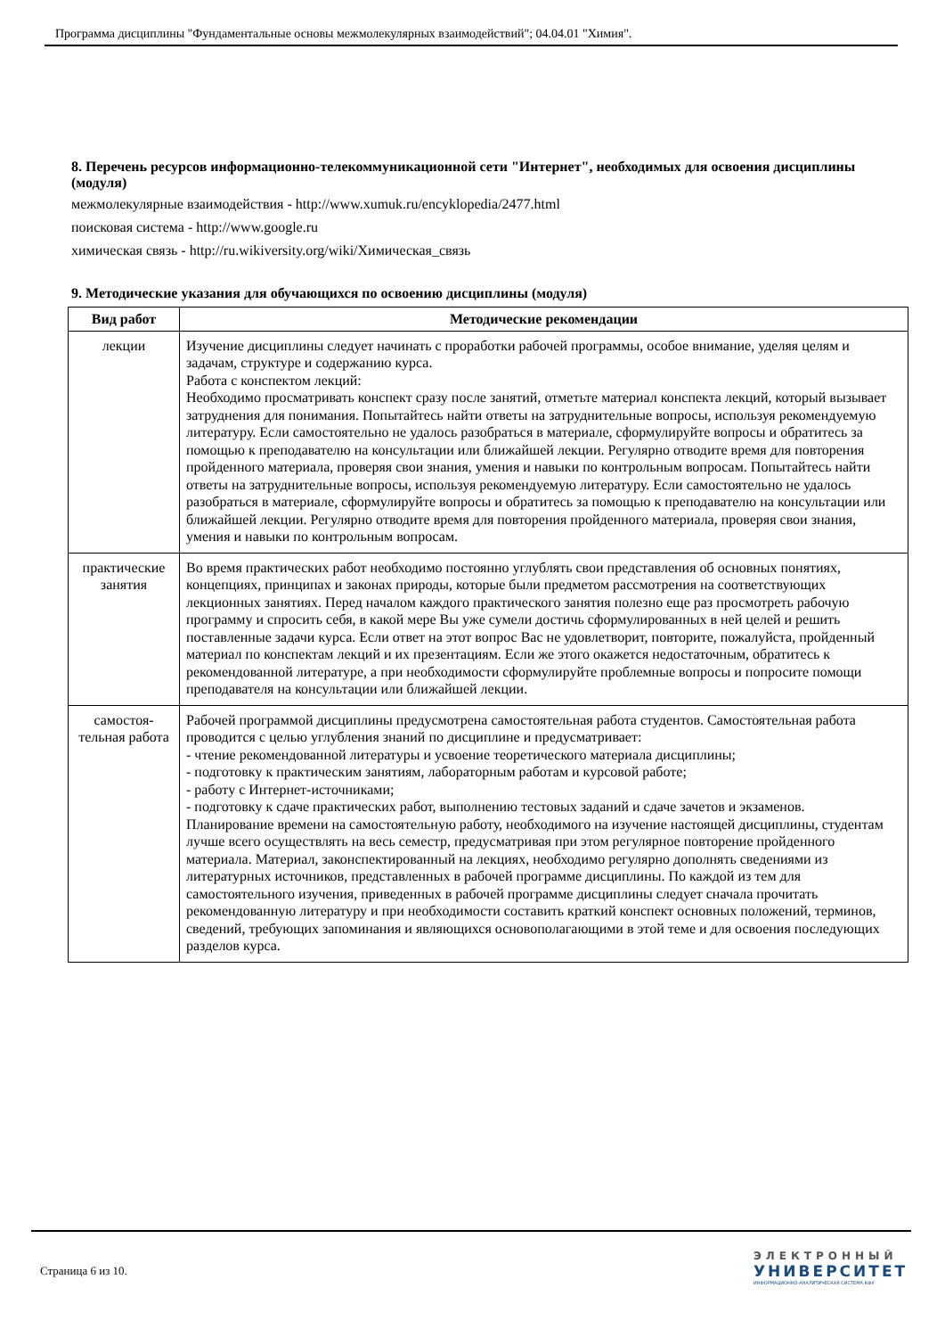Программа дисциплины "Фундаментальные основы межмолекулярных взаимодействий"; 04.04.01 "Химия".
8. Перечень ресурсов информационно-телекоммуникационной сети "Интернет", необходимых для освоения дисциплины (модуля)
межмолекулярные взаимодействия - http://www.xumuk.ru/encyklopedia/2477.html
поисковая система - http://www.google.ru
химическая связь - http://ru.wikiversity.org/wiki/Химическая_связь
9. Методические указания для обучающихся по освоению дисциплины (модуля)
| Вид работ | Методические рекомендации |
| --- | --- |
| лекции | Изучение дисциплины следует начинать с проработки рабочей программы, особое внимание, уделяя целям и задачам, структуре и содержанию курса. Работа с конспектом лекций: Необходимо просматривать конспект сразу после занятий, отметьте материал конспекта лекций, который вызывает затруднения для понимания. Попытайтесь найти ответы на затруднительные вопросы, используя рекомендуемую литературу. Если самостоятельно не удалось разобраться в материале, сформулируйте вопросы и обратитесь за помощью к преподавателю на консультации или ближайшей лекции. Регулярно отводите время для повторения пройденного материала, проверяя свои знания, умения и навыки по контрольным вопросам. Попытайтесь найти ответы на затруднительные вопросы, используя рекомендуемую литературу. Если самостоятельно не удалось разобраться в материале, сформулируйте вопросы и обратитесь за помощью к преподавателю на консультации или ближайшей лекции. Регулярно отводите время для повторения пройденного материала, проверяя свои знания, умения и навыки по контрольным вопросам. |
| практические занятия | Во время практических работ необходимо постоянно углублять свои представления об основных понятиях, концепциях, принципах и законах природы, которые были предметом рассмотрения на соответствующих лекционных занятиях. Перед началом каждого практического занятия полезно еще раз просмотреть рабочую программу и спросить себя, в какой мере Вы уже сумели достичь сформулированных в ней целей и решить поставленные задачи курса. Если ответ на этот вопрос Вас не удовлетворит, повторите, пожалуйста, пройденный материал по конспектам лекций и их презентациям. Если же этого окажется недостаточным, обратитесь к рекомендованной литературе, а при необходимости сформулируйте проблемные вопросы и попросите помощи преподавателя на консультации или ближайшей лекции. |
| самостоя-тельная работа | Рабочей программой дисциплины предусмотрена самостоятельная работа студентов. Самостоятельная работа проводится с целью углубления знаний по дисциплине и предусматривает: - чтение рекомендованной литературы и усвоение теоретического материала дисциплины; - подготовку к практическим занятиям, лабораторным работам и курсовой работе; - работу с Интернет-источниками; - подготовку к сдаче практических работ, выполнению тестовых заданий и сдаче зачетов и экзаменов. Планирование времени на самостоятельную работу, необходимого на изучение настоящей дисциплины, студентам лучше всего осуществлять на весь семестр, предусматривая при этом регулярное повторение пройденного материала. Материал, законспектированный на лекциях, необходимо регулярно дополнять сведениями из литературных источников, представленных в рабочей программе дисциплины. По каждой из тем для самостоятельного изучения, приведенных в рабочей программе дисциплины следует сначала прочитать рекомендованную литературу и при необходимости составить краткий конспект основных положений, терминов, сведений, требующих запоминания и являющихся основополагающими в этой теме и для освоения последующих разделов курса. |
Страница 6 из 10.
ЭЛЕКТРОННЫЙ
УНИВЕРСИТЕТ
ИНФОРМАЦИОННО-АНАЛИТИЧЕСКАЯ СИСТЕМА КФУ